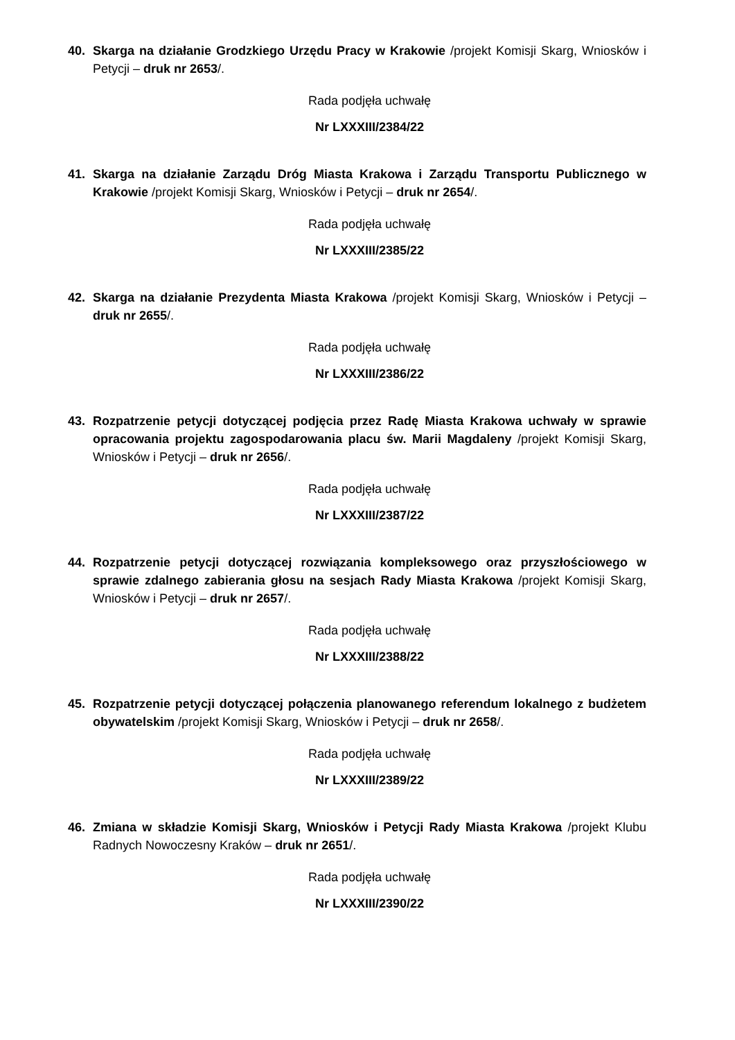40. Skarga na działanie Grodzkiego Urzędu Pracy w Krakowie /projekt Komisji Skarg, Wniosków i Petycji – druk nr 2653/.
Rada podjęła uchwałę
Nr LXXXIII/2384/22
41. Skarga na działanie Zarządu Dróg Miasta Krakowa i Zarządu Transportu Publicznego w Krakowie /projekt Komisji Skarg, Wniosków i Petycji – druk nr 2654/.
Rada podjęła uchwałę
Nr LXXXIII/2385/22
42. Skarga na działanie Prezydenta Miasta Krakowa /projekt Komisji Skarg, Wniosków i Petycji – druk nr 2655/.
Rada podjęła uchwałę
Nr LXXXIII/2386/22
43. Rozpatrzenie petycji dotyczącej podjęcia przez Radę Miasta Krakowa uchwały w sprawie opracowania projektu zagospodarowania placu św. Marii Magdaleny /projekt Komisji Skarg, Wniosków i Petycji – druk nr 2656/.
Rada podjęła uchwałę
Nr LXXXIII/2387/22
44. Rozpatrzenie petycji dotyczącej rozwiązania kompleksowego oraz przyszłościowego w sprawie zdalnego zabierania głosu na sesjach Rady Miasta Krakowa /projekt Komisji Skarg, Wniosków i Petycji – druk nr 2657/.
Rada podjęła uchwałę
Nr LXXXIII/2388/22
45. Rozpatrzenie petycji dotyczącej połączenia planowanego referendum lokalnego z budżetem obywatelskim /projekt Komisji Skarg, Wniosków i Petycji – druk nr 2658/.
Rada podjęła uchwałę
Nr LXXXIII/2389/22
46. Zmiana w składzie Komisji Skarg, Wniosków i Petycji Rady Miasta Krakowa /projekt Klubu Radnych Nowoczesny Kraków – druk nr 2651/.
Rada podjęła uchwałę
Nr LXXXIII/2390/22